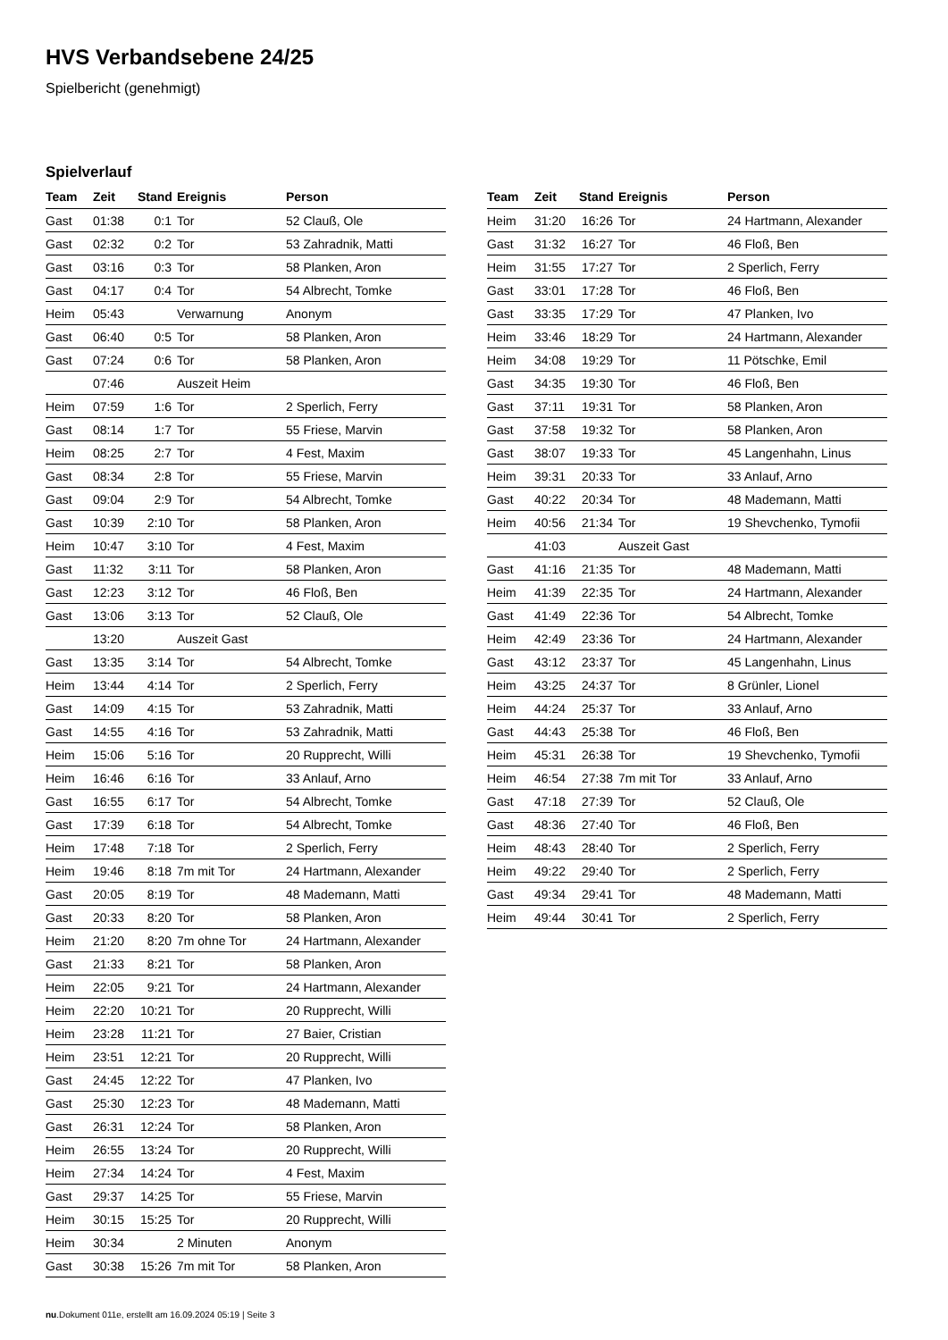HVS Verbandsebene 24/25
Spielbericht (genehmigt)
Spielverlauf
| Team | Zeit | Stand | Ereignis | Person |
| --- | --- | --- | --- | --- |
| Gast | 01:38 | 0:1 | Tor | 52 Clauß, Ole |
| Gast | 02:32 | 0:2 | Tor | 53 Zahradnik, Matti |
| Gast | 03:16 | 0:3 | Tor | 58 Planken, Aron |
| Gast | 04:17 | 0:4 | Tor | 54 Albrecht, Tomke |
| Heim | 05:43 | | Verwarnung | Anonym |
| Gast | 06:40 | 0:5 | Tor | 58 Planken, Aron |
| Gast | 07:24 | 0:6 | Tor | 58 Planken, Aron |
| | 07:46 | | Auszeit Heim | |
| Heim | 07:59 | 1:6 | Tor | 2 Sperlich, Ferry |
| Gast | 08:14 | 1:7 | Tor | 55 Friese, Marvin |
| Heim | 08:25 | 2:7 | Tor | 4 Fest, Maxim |
| Gast | 08:34 | 2:8 | Tor | 55 Friese, Marvin |
| Gast | 09:04 | 2:9 | Tor | 54 Albrecht, Tomke |
| Gast | 10:39 | 2:10 | Tor | 58 Planken, Aron |
| Heim | 10:47 | 3:10 | Tor | 4 Fest, Maxim |
| Gast | 11:32 | 3:11 | Tor | 58 Planken, Aron |
| Gast | 12:23 | 3:12 | Tor | 46 Floß, Ben |
| Gast | 13:06 | 3:13 | Tor | 52 Clauß, Ole |
| | 13:20 | | Auszeit Gast | |
| Gast | 13:35 | 3:14 | Tor | 54 Albrecht, Tomke |
| Heim | 13:44 | 4:14 | Tor | 2 Sperlich, Ferry |
| Gast | 14:09 | 4:15 | Tor | 53 Zahradnik, Matti |
| Gast | 14:55 | 4:16 | Tor | 53 Zahradnik, Matti |
| Heim | 15:06 | 5:16 | Tor | 20 Rupprecht, Willi |
| Heim | 16:46 | 6:16 | Tor | 33 Anlauf, Arno |
| Gast | 16:55 | 6:17 | Tor | 54 Albrecht, Tomke |
| Gast | 17:39 | 6:18 | Tor | 54 Albrecht, Tomke |
| Heim | 17:48 | 7:18 | Tor | 2 Sperlich, Ferry |
| Heim | 19:46 | 8:18 | 7m mit Tor | 24 Hartmann, Alexander |
| Gast | 20:05 | 8:19 | Tor | 48 Mademann, Matti |
| Gast | 20:33 | 8:20 | Tor | 58 Planken, Aron |
| Heim | 21:20 | 8:20 | 7m ohne Tor | 24 Hartmann, Alexander |
| Gast | 21:33 | 8:21 | Tor | 58 Planken, Aron |
| Heim | 22:05 | 9:21 | Tor | 24 Hartmann, Alexander |
| Heim | 22:20 | 10:21 | Tor | 20 Rupprecht, Willi |
| Heim | 23:28 | 11:21 | Tor | 27 Baier, Cristian |
| Heim | 23:51 | 12:21 | Tor | 20 Rupprecht, Willi |
| Gast | 24:45 | 12:22 | Tor | 47 Planken, Ivo |
| Gast | 25:30 | 12:23 | Tor | 48 Mademann, Matti |
| Gast | 26:31 | 12:24 | Tor | 58 Planken, Aron |
| Heim | 26:55 | 13:24 | Tor | 20 Rupprecht, Willi |
| Heim | 27:34 | 14:24 | Tor | 4 Fest, Maxim |
| Gast | 29:37 | 14:25 | Tor | 55 Friese, Marvin |
| Heim | 30:15 | 15:25 | Tor | 20 Rupprecht, Willi |
| Heim | 30:34 | | 2 Minuten | Anonym |
| Gast | 30:38 | 15:26 | 7m mit Tor | 58 Planken, Aron |
| Team | Zeit | Stand | Ereignis | Person |
| --- | --- | --- | --- | --- |
| Heim | 31:20 | 16:26 | Tor | 24 Hartmann, Alexander |
| Gast | 31:32 | 16:27 | Tor | 46 Floß, Ben |
| Heim | 31:55 | 17:27 | Tor | 2 Sperlich, Ferry |
| Gast | 33:01 | 17:28 | Tor | 46 Floß, Ben |
| Gast | 33:35 | 17:29 | Tor | 47 Planken, Ivo |
| Heim | 33:46 | 18:29 | Tor | 24 Hartmann, Alexander |
| Heim | 34:08 | 19:29 | Tor | 11 Pötschke, Emil |
| Gast | 34:35 | 19:30 | Tor | 46 Floß, Ben |
| Gast | 37:11 | 19:31 | Tor | 58 Planken, Aron |
| Gast | 37:58 | 19:32 | Tor | 58 Planken, Aron |
| Gast | 38:07 | 19:33 | Tor | 45 Langenhahn, Linus |
| Heim | 39:31 | 20:33 | Tor | 33 Anlauf, Arno |
| Gast | 40:22 | 20:34 | Tor | 48 Mademann, Matti |
| Heim | 40:56 | 21:34 | Tor | 19 Shevchenko, Tymofii |
| | 41:03 | | Auszeit Gast | |
| Gast | 41:16 | 21:35 | Tor | 48 Mademann, Matti |
| Heim | 41:39 | 22:35 | Tor | 24 Hartmann, Alexander |
| Gast | 41:49 | 22:36 | Tor | 54 Albrecht, Tomke |
| Heim | 42:49 | 23:36 | Tor | 24 Hartmann, Alexander |
| Gast | 43:12 | 23:37 | Tor | 45 Langenhahn, Linus |
| Heim | 43:25 | 24:37 | Tor | 8 Grünler, Lionel |
| Heim | 44:24 | 25:37 | Tor | 33 Anlauf, Arno |
| Gast | 44:43 | 25:38 | Tor | 46 Floß, Ben |
| Heim | 45:31 | 26:38 | Tor | 19 Shevchenko, Tymofii |
| Heim | 46:54 | 27:38 | 7m mit Tor | 33 Anlauf, Arno |
| Gast | 47:18 | 27:39 | Tor | 52 Clauß, Ole |
| Gast | 48:36 | 27:40 | Tor | 46 Floß, Ben |
| Heim | 48:43 | 28:40 | Tor | 2 Sperlich, Ferry |
| Heim | 49:22 | 29:40 | Tor | 2 Sperlich, Ferry |
| Gast | 49:34 | 29:41 | Tor | 48 Mademann, Matti |
| Heim | 49:44 | 30:41 | Tor | 2 Sperlich, Ferry |
nu.Dokument 011e, erstellt am 16.09.2024 05:19 | Seite 3